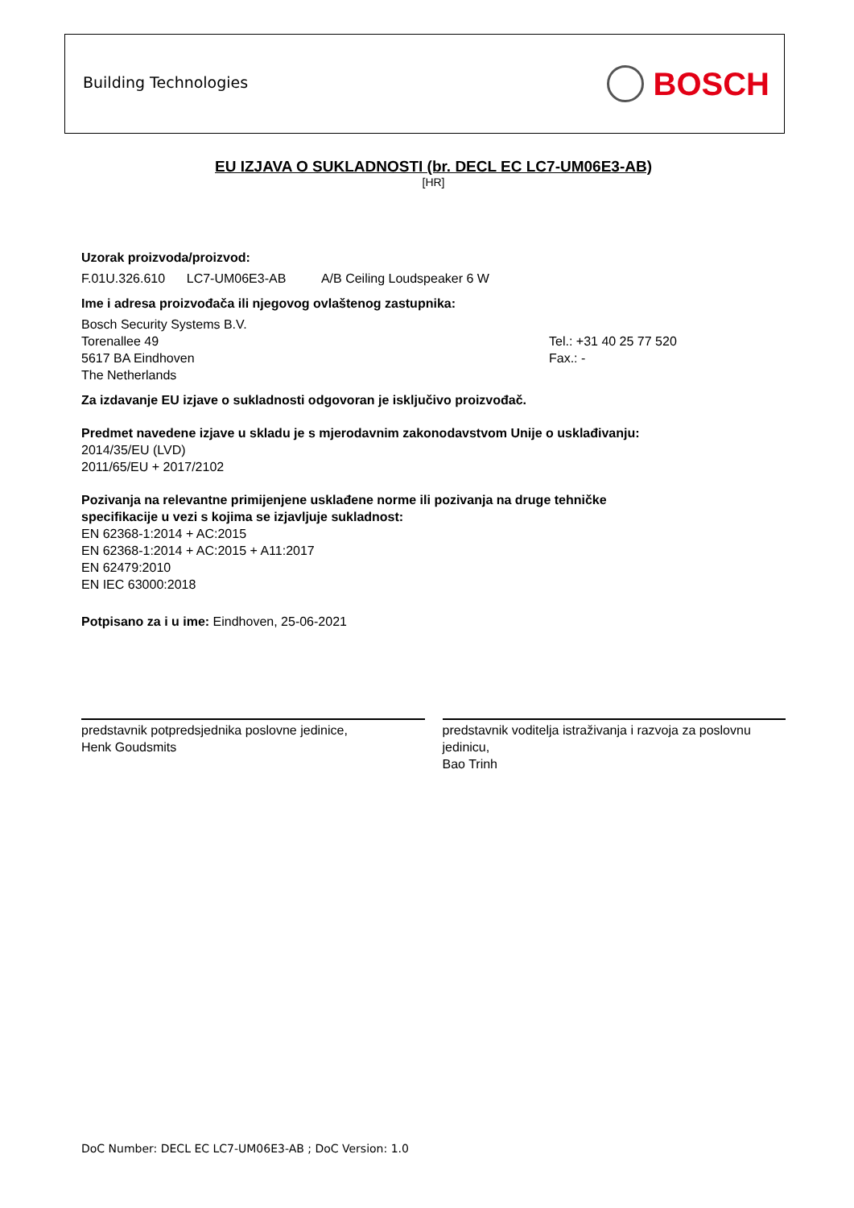Building Technologies
BOSCH
EU IZJAVA O SUKLADNOSTI (br. DECL EC LC7-UM06E3-AB)
[HR]
Uzorak proizvoda/proizvod:
F.01U.326.610 LC7-UM06E3-AB A/B Ceiling Loudspeaker 6 W
Ime i adresa proizvođača ili njegovog ovlaštenog zastupnika:
Bosch Security Systems B.V.
Torenallee 49
5617 BA Eindhoven
The Netherlands
Tel.: +31 40 25 77 520
Fax.: -
Za izdavanje EU izjave o sukladnosti odgovoran je isključivo proizvođač.
Predmet navedene izjave u skladu je s mjerodavnim zakonodavstvom Unije o usklađivanju:
2014/35/EU (LVD)
2011/65/EU + 2017/2102
Pozivanja na relevantne primijenjene usklađene norme ili pozivanja na druge tehničke
specifikacije u vezi s kojima se izjavljuje sukladnost:
EN 62368-1:2014 + AC:2015
EN 62368-1:2014 + AC:2015 + A11:2017
EN 62479:2010
EN IEC 63000:2018
Potpisano za i u ime: Eindhoven, 25-06-2021
predstavnik potpredsjednika poslovne jedinice,
Henk Goudsmits
predstavnik voditelja istraživanja i razvoja za poslovnu jedinicu,
Bao Trinh
DoC Number: DECL EC LC7-UM06E3-AB ; DoC Version: 1.0